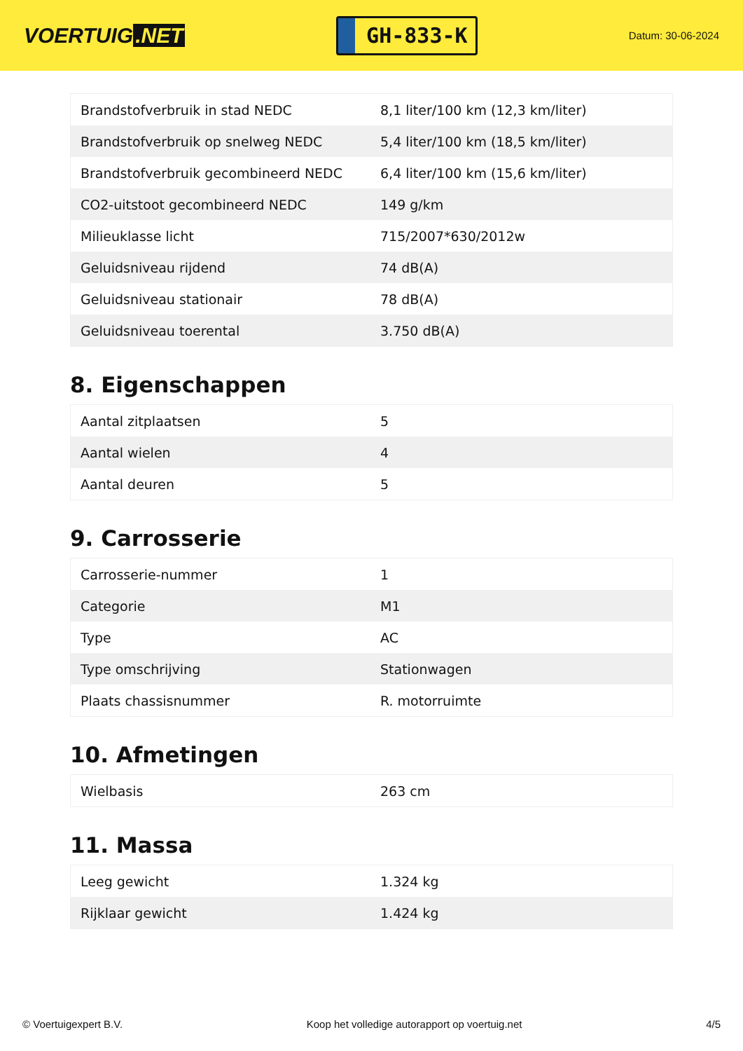VOERTUIG.NET
GH-833-K
Datum: 30-06-2024
| Brandstofverbruik in stad NEDC | 8,1 liter/100 km (12,3 km/liter) |
| Brandstofverbruik op snelweg NEDC | 5,4 liter/100 km (18,5 km/liter) |
| Brandstofverbruik gecombineerd NEDC | 6,4 liter/100 km (15,6 km/liter) |
| CO2-uitstoot gecombineerd NEDC | 149 g/km |
| Milieuklasse licht | 715/2007*630/2012w |
| Geluidsniveau rijdend | 74 dB(A) |
| Geluidsniveau stationair | 78 dB(A) |
| Geluidsniveau toerental | 3.750 dB(A) |
8. Eigenschappen
| Aantal zitplaatsen | 5 |
| Aantal wielen | 4 |
| Aantal deuren | 5 |
9. Carrosserie
| Carrosserie-nummer | 1 |
| Categorie | M1 |
| Type | AC |
| Type omschrijving | Stationwagen |
| Plaats chassisnummer | R. motorruimte |
10. Afmetingen
| Wielbasis | 263 cm |
11. Massa
| Leeg gewicht | 1.324 kg |
| Rijklaar gewicht | 1.424 kg |
© Voertuigexpert B.V. Koop het volledige autorapport op voertuig.net 4/5